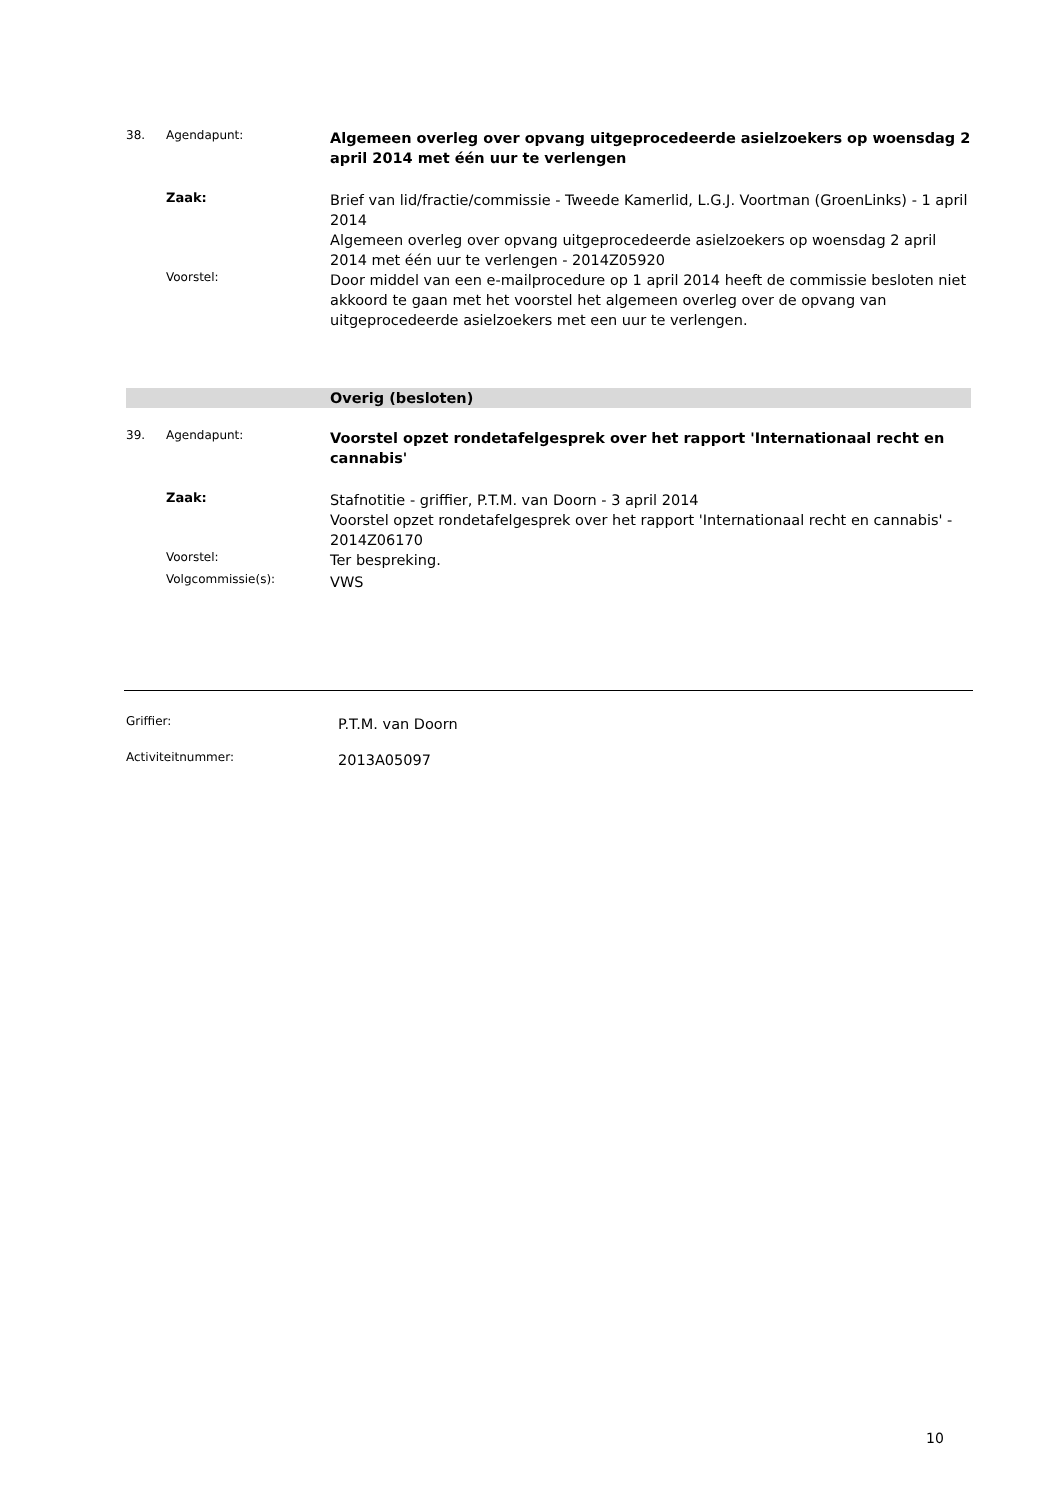38. Agendapunt:
Algemeen overleg over opvang uitgeprocedeerde asielzoekers op woensdag 2 april 2014 met één uur te verlengen
Zaak:
Brief van lid/fractie/commissie - Tweede Kamerlid, L.G.J. Voortman (GroenLinks) - 1 april 2014
Algemeen overleg over opvang uitgeprocedeerde asielzoekers op woensdag 2 april 2014 met één uur te verlengen - 2014Z05920
Voorstel:
Door middel van een e-mailprocedure op 1 april 2014 heeft de commissie besloten niet akkoord te gaan met het voorstel het algemeen overleg over de opvang van uitgeprocedeerde asielzoekers met een uur te verlengen.
Overig (besloten)
39. Agendapunt:
Voorstel opzet rondetafelgesprek over het rapport 'Internationaal recht en cannabis'
Zaak:
Stafnotitie - griffier, P.T.M. van Doorn - 3 april 2014
Voorstel opzet rondetafelgesprek over het rapport 'Internationaal recht en cannabis' - 2014Z06170
Voorstel:
Ter bespreking.
Volgcommissie(s):
VWS
Griffier:
P.T.M. van Doorn
Activiteitnummer:
2013A05097
10